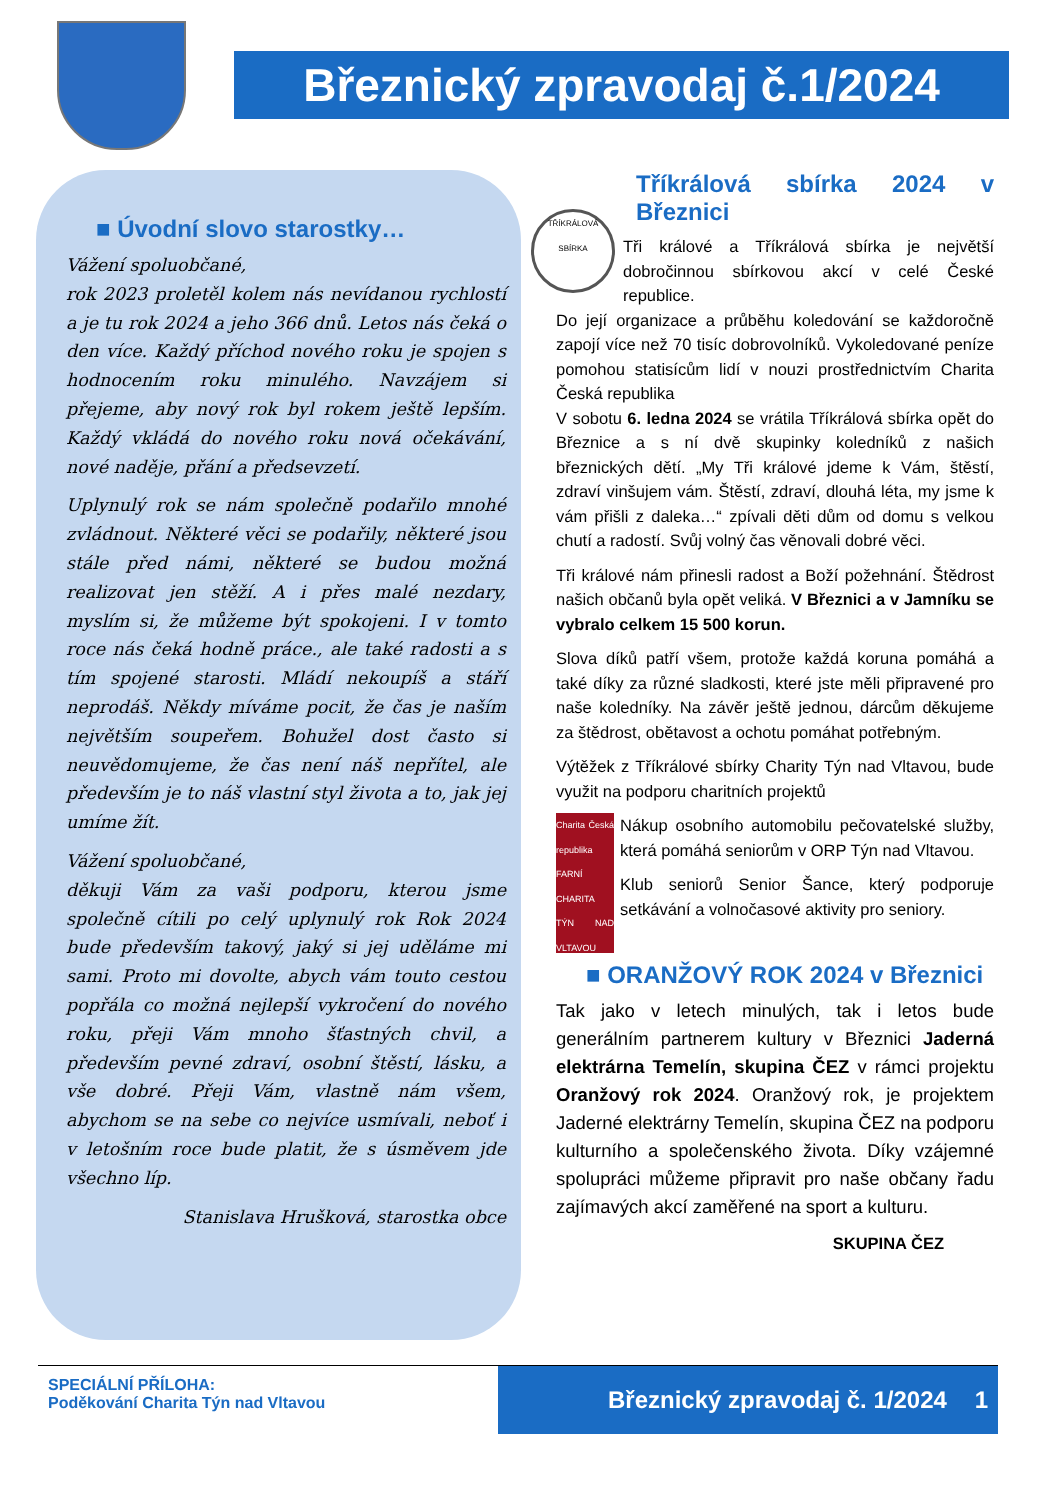Březnický zpravodaj č.1/2024
■ Úvodní slovo starostky…
Vážení spoluobčané,
rok 2023 proletěl kolem nás nevídanou rychlostí a je tu rok 2024 a jeho 366 dnů. Letos nás čeká o den více. Každý příchod nového roku je spojen s hodnocením roku minulého. Navzájem si přejeme, aby nový rok byl rokem ještě lepším. Každý vkládá do nového roku nová očekávání, nové naděje, přání a předsevzetí.
Uplynulý rok se nám společně podařilo mnohé zvládnout. Některé věci se podařily, některé jsou stále před námi, některé se budou možná realizovat jen stěží. A i přes malé nezdary, myslím si, že můžeme být spokojeni. I v tomto roce nás čeká hodně práce., ale také radosti a s tím spojené starosti. Mládí nekoupíš a stáří neprodáš. Někdy míváme pocit, že čas je naším největším soupeřem. Bohužel dost často si neuvědomujeme, že čas není náš nepřítel, ale především je to náš vlastní styl života a to, jak jej umíme žít.
Vážení spoluobčané,
děkuji Vám za vaši podporu, kterou jsme společně cítili po celý uplynulý rok Rok 2024 bude především takový, jaký si jej uděláme mi sami. Proto mi dovolte, abych vám touto cestou popřála co možná nejlepší vykročení do nového roku, přeji Vám mnoho šťastných chvil, a především pevné zdraví, osobní štěstí, lásku, a vše dobré. Přeji Vám, vlastně nám všem, abychom se na sebe co nejvíce usmívali, neboť i v letošním roce bude platit, že s úsměvem jde všechno líp.
Stanislava Hrušková, starostka obce
Tříkrálová sbírka 2024 v Březnici
TŘÍKRÁLOVÁ SBÍRKA
Tři králové a Tříkrálová sbírka je největší dobročinnou sbírkovou akcí v celé České republice.
Do její organizace a průběhu koledování se každoročně zapojí více než 70 tisíc dobrovolníků. Vykoledované peníze pomohou statisícům lidí v nouzi prostřednictvím Charita Česká republika
V sobotu 6. ledna 2024 se vrátila Tříkrálová sbírka opět do Březnice a s ní dvě skupinky koledníků z našich březnických dětí. „My Tři králové jdeme k Vám, štěstí, zdraví vinšujem vám. Štěstí, zdraví, dlouhá léta, my jsme k vám přišli z daleka…“ zpívali děti dům od domu s velkou chutí a radostí. Svůj volný čas věnovali dobré věci.
Tři králové nám přinesli radost a Boží požehnání. Štědrost našich občanů byla opět veliká. V Březnici a v Jamníku se vybralo celkem 15 500 korun.
Slova díků patří všem, protože každá koruna pomáhá a také díky za různé sladkosti, které jste měli připravené pro naše koledníky. Na závěr ještě jednou, dárcům děkujeme za štědrost, obětavost a ochotu pomáhat potřebným.
Výtěžek z Tříkrálové sbírky Charity Týn nad Vltavou, bude využit na podporu charitních projektů
Charita Česká republika FARNÍ CHARITA TÝN NAD VLTAVOU
Nákup osobního automobilu pečovatelské služby, která pomáhá seniorům v ORP Týn nad Vltavou.
Klub seniorů Senior Šance, který podporuje setkávání a volnočasové aktivity pro seniory.
■ ORANŽOVÝ ROK 2024 v Březnici
Tak jako v letech minulých, tak i letos bude generálním partnerem kultury v Březnici Jaderná elektrárna Temelín, skupina ČEZ v rámci projektu Oranžový rok 2024. Oranžový rok, je projektem Jaderné elektrárny Temelín, skupina ČEZ na podporu kulturního a společenského života. Díky vzájemné spolupráci můžeme připravit pro naše občany řadu zajímavých akcí zaměřené na sport a kulturu.
SKUPINA ČEZ
SPECIÁLNÍ PŘÍLOHA:
Poděkování Charita Týn nad Vltavou
Březnický zpravodaj č. 1/2024 1